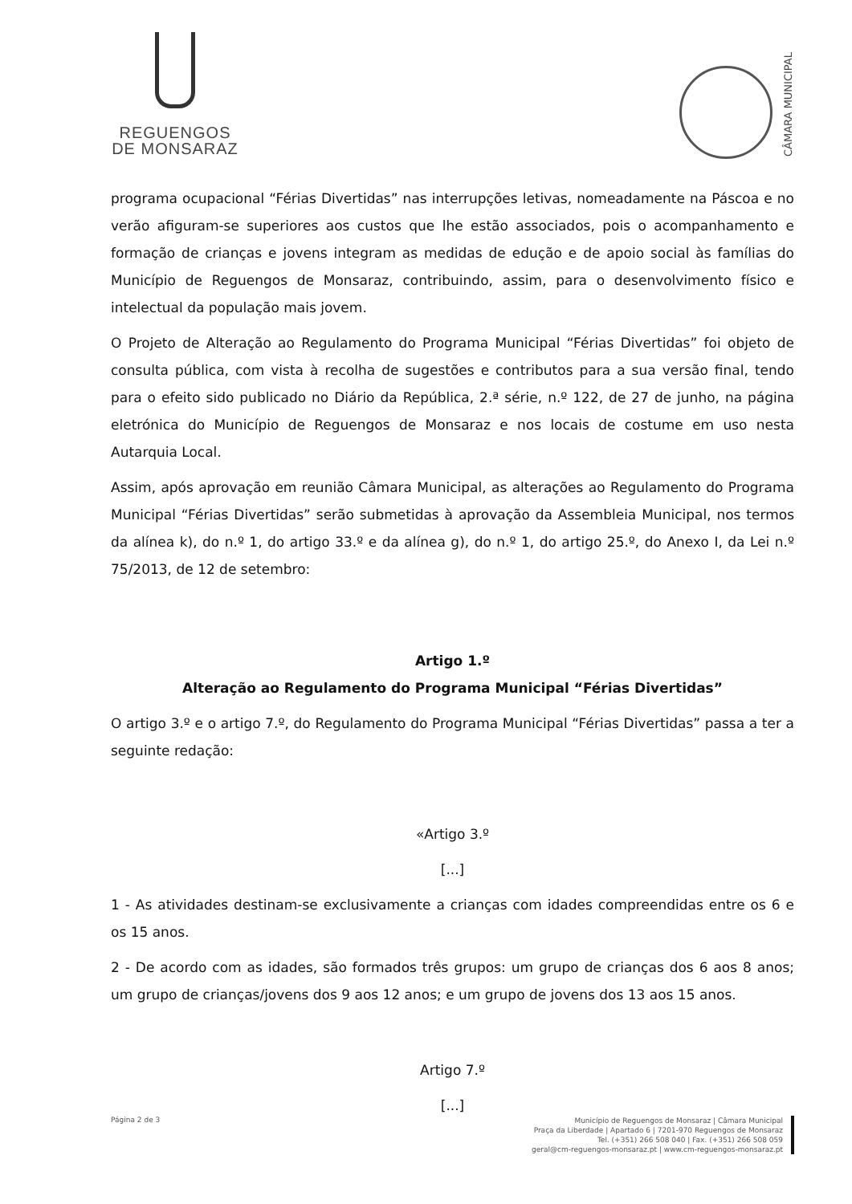REGUENGOS
DE MONSARAZ
CÂMARA MUNICIPAL
programa ocupacional “Férias Divertidas” nas interrupções letivas, nomeadamente na Páscoa e no verão afiguram-se superiores aos custos que lhe estão associados, pois o acompanhamento e formação de crianças e jovens integram as medidas de edução e de apoio social às famílias do Município de Reguengos de Monsaraz, contribuindo, assim, para o desenvolvimento físico e intelectual da população mais jovem.
O Projeto de Alteração ao Regulamento do Programa Municipal “Férias Divertidas” foi objeto de consulta pública, com vista à recolha de sugestões e contributos para a sua versão final, tendo para o efeito sido publicado no Diário da República, 2.ª série, n.º 122, de 27 de junho, na página eletrónica do Município de Reguengos de Monsaraz e nos locais de costume em uso nesta Autarquia Local.
Assim, após aprovação em reunião Câmara Municipal, as alterações ao Regulamento do Programa Municipal “Férias Divertidas” serão submetidas à aprovação da Assembleia Municipal, nos termos da alínea k), do n.º 1, do artigo 33.º e da alínea g), do n.º 1, do artigo 25.º, do Anexo I, da Lei n.º 75/2013, de 12 de setembro:
Artigo 1.º
Alteração ao Regulamento do Programa Municipal “Férias Divertidas”
O artigo 3.º e o artigo 7.º, do Regulamento do Programa Municipal “Férias Divertidas” passa a ter a seguinte redação:
«Artigo 3.º
[...]
1 - As atividades destinam-se exclusivamente a crianças com idades compreendidas entre os 6 e os 15 anos.
2 - De acordo com as idades, são formados três grupos: um grupo de crianças dos 6 aos 8 anos; um grupo de crianças/jovens dos 9 aos 12 anos; e um grupo de jovens dos 13 aos 15 anos.
Artigo 7.º
[...]
Página 2 de 3
Município de Reguengos de Monsaraz | Câmara Municipal
Praça da Liberdade | Apartado 6 | 7201-970 Reguengos de Monsaraz
Tel. (+351) 266 508 040 | Fax. (+351) 266 508 059
geral@cm-reguengos-monsaraz.pt | www.cm-reguengos-monsaraz.pt